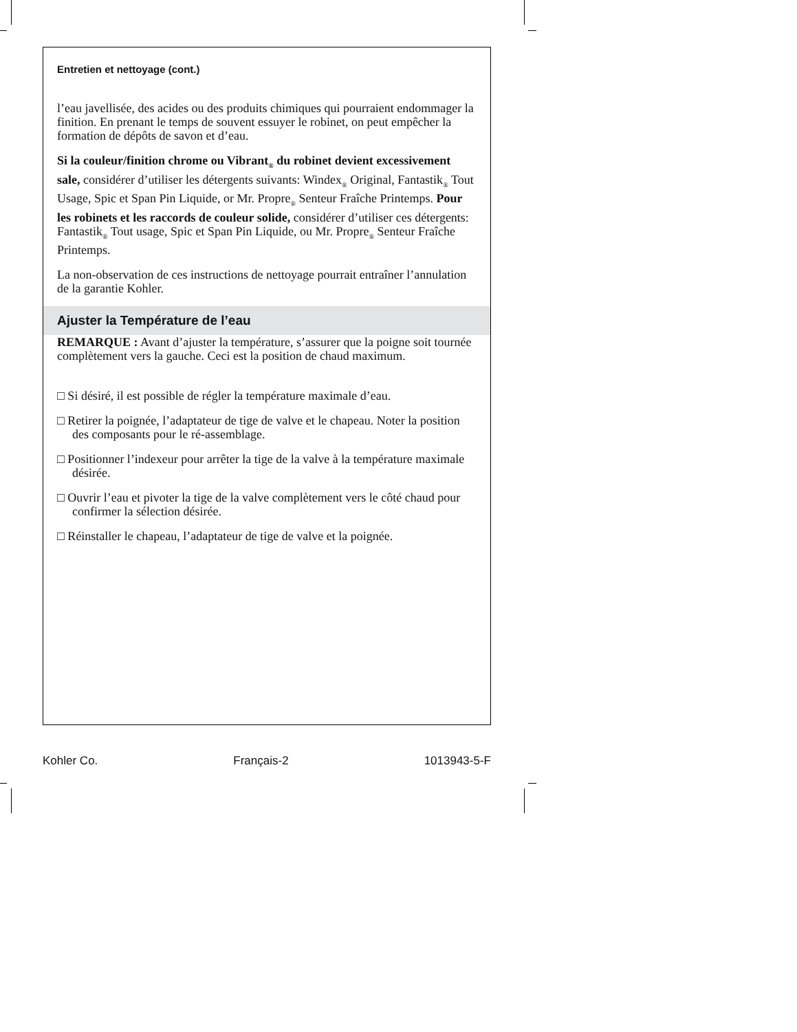Entretien et nettoyage (cont.)
l’eau javellisée, des acides ou des produits chimiques qui pourraient endommager la finition. En prenant le temps de souvent essuyer le robinet, on peut empêcher la formation de dépôts de savon et d’eau.
Si la couleur/finition chrome ou Vibrant<sub>®</sub> du robinet devient excessivement sale, considérer d’utiliser les détergents suivants: Windex<sub>®</sub> Original, Fantastik<sub>®</sub> Tout Usage, Spic et Span Pin Liquide, or Mr. Propre<sub>®</sub> Senteur Fraîche Printemps. Pour les robinets et les raccords de couleur solide, considérer d’utiliser ces détergents: Fantastik<sub>®</sub> Tout usage, Spic et Span Pin Liquide, ou Mr. Propre<sub>®</sub> Senteur Fraîche Printemps.
La non-observation de ces instructions de nettoyage pourrait entraîner l’annulation de la garantie Kohler.
Ajuster la Température de l’eau
REMARQUE : Avant d’ajuster la température, s’assurer que la poigne soit tournée complètement vers la gauche. Ceci est la position de chaud maximum.
□ Si désiré, il est possible de régler la température maximale d’eau.
□ Retirer la poignée, l’adaptateur de tige de valve et le chapeau. Noter la position des composants pour le ré-assemblage.
□ Positionner l’indexeur pour arrêter la tige de la valve à la température maximale désirée.
□ Ouvrir l’eau et pivoter la tige de la valve complètement vers le côté chaud pour confirmer la sélection désirée.
□ Réinstaller le chapeau, l’adaptateur de tige de valve et la poignée.
Kohler Co. Français-2 1013943-5-F